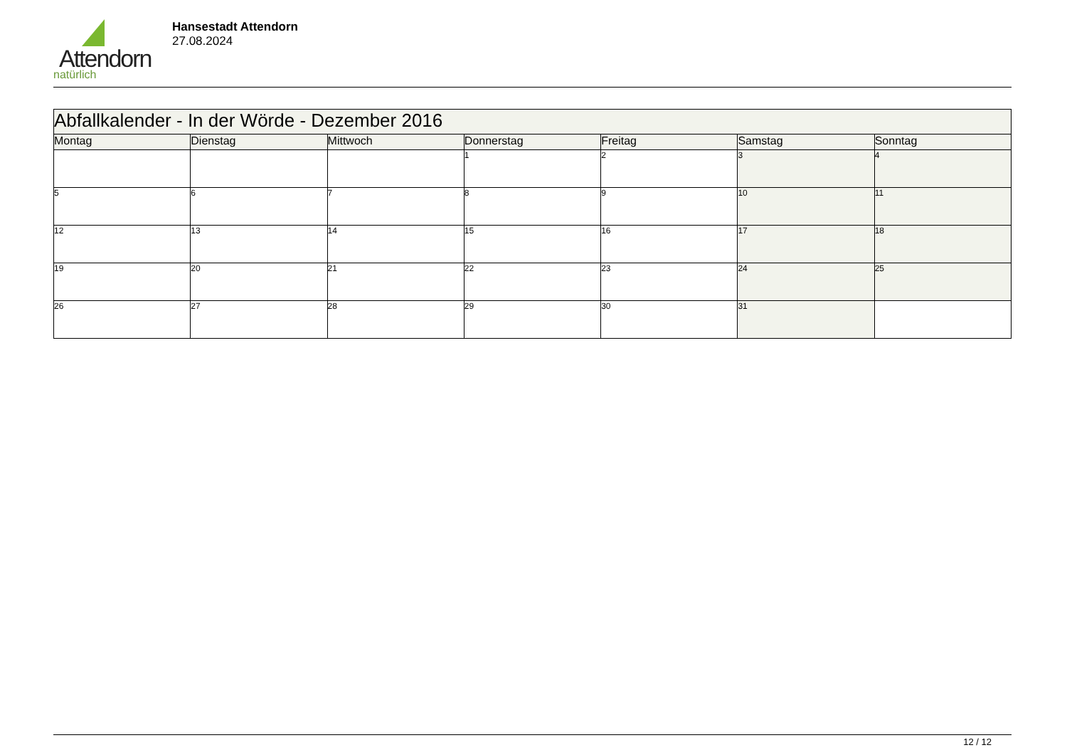Attendorn
natürlich
Hansestadt Attendorn
27.08.2024
| Abfallkalender - In der Wörde - Dezember 2016 | | | | | | |
| Montag | Dienstag | Mittwoch | Donnerstag | Freitag | Samstag | Sonntag |
| | | | 1 | 2 | 3 | 4 |
| 5 | 6 | 7 | 8 | 9 | 10 | 11 |
| 12 | 13 | 14 | 15 | 16 | 17 | 18 |
| 19 | 20 | 21 | 22 | 23 | 24 | 25 |
| 26 | 27 | 28 | 29 | 30 | 31 | |
12 / 12